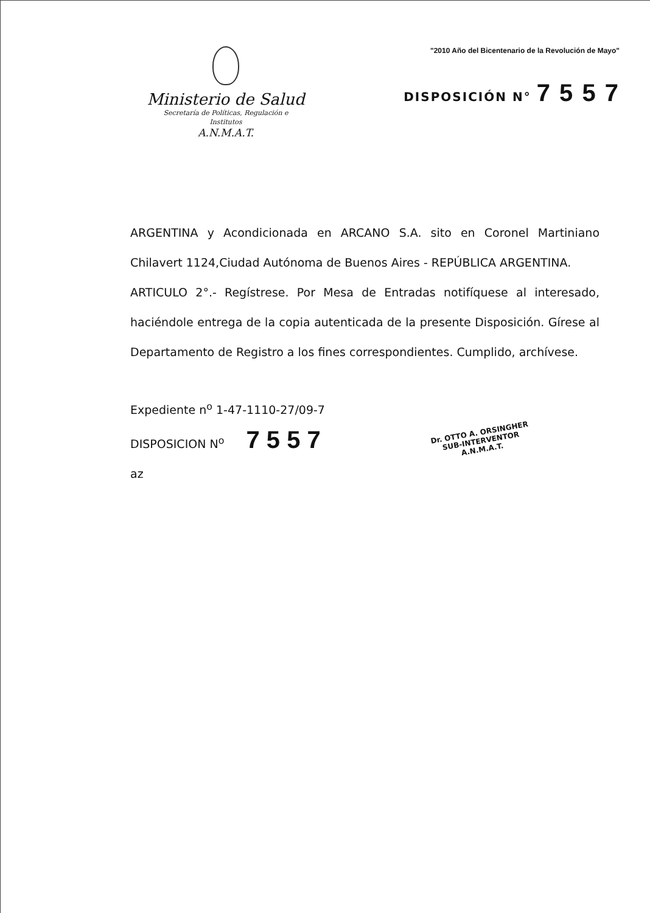Ministerio de Salud
Secretaría de Políticas, Regulación e
Institutos
A.N.M.A.T.
"2010 Año del Bicentenario de la Revolución de Mayo"
DISPOSICIÓN N° 7 5 5 7
ARGENTINA y Acondicionada en ARCANO S.A. sito en Coronel Martiniano Chilavert 1124,Ciudad Autónoma de Buenos Aires - REPÚBLICA ARGENTINA.
ARTICULO 2°.- Regístrese. Por Mesa de Entradas notifíquese al interesado, haciéndole entrega de la copia autenticada de la presente Disposición. Gírese al Departamento de Registro a los fines correspondientes. Cumplido, archívese.
Expediente n<sup>o</sup> 1-47-1110-27/09-7
DISPOSICION N<sup>o</sup> 7 5 5 7
az
Dr. OTTO A. ORSINGHER
SUB-INTERVENTOR
A.N.M.A.T.